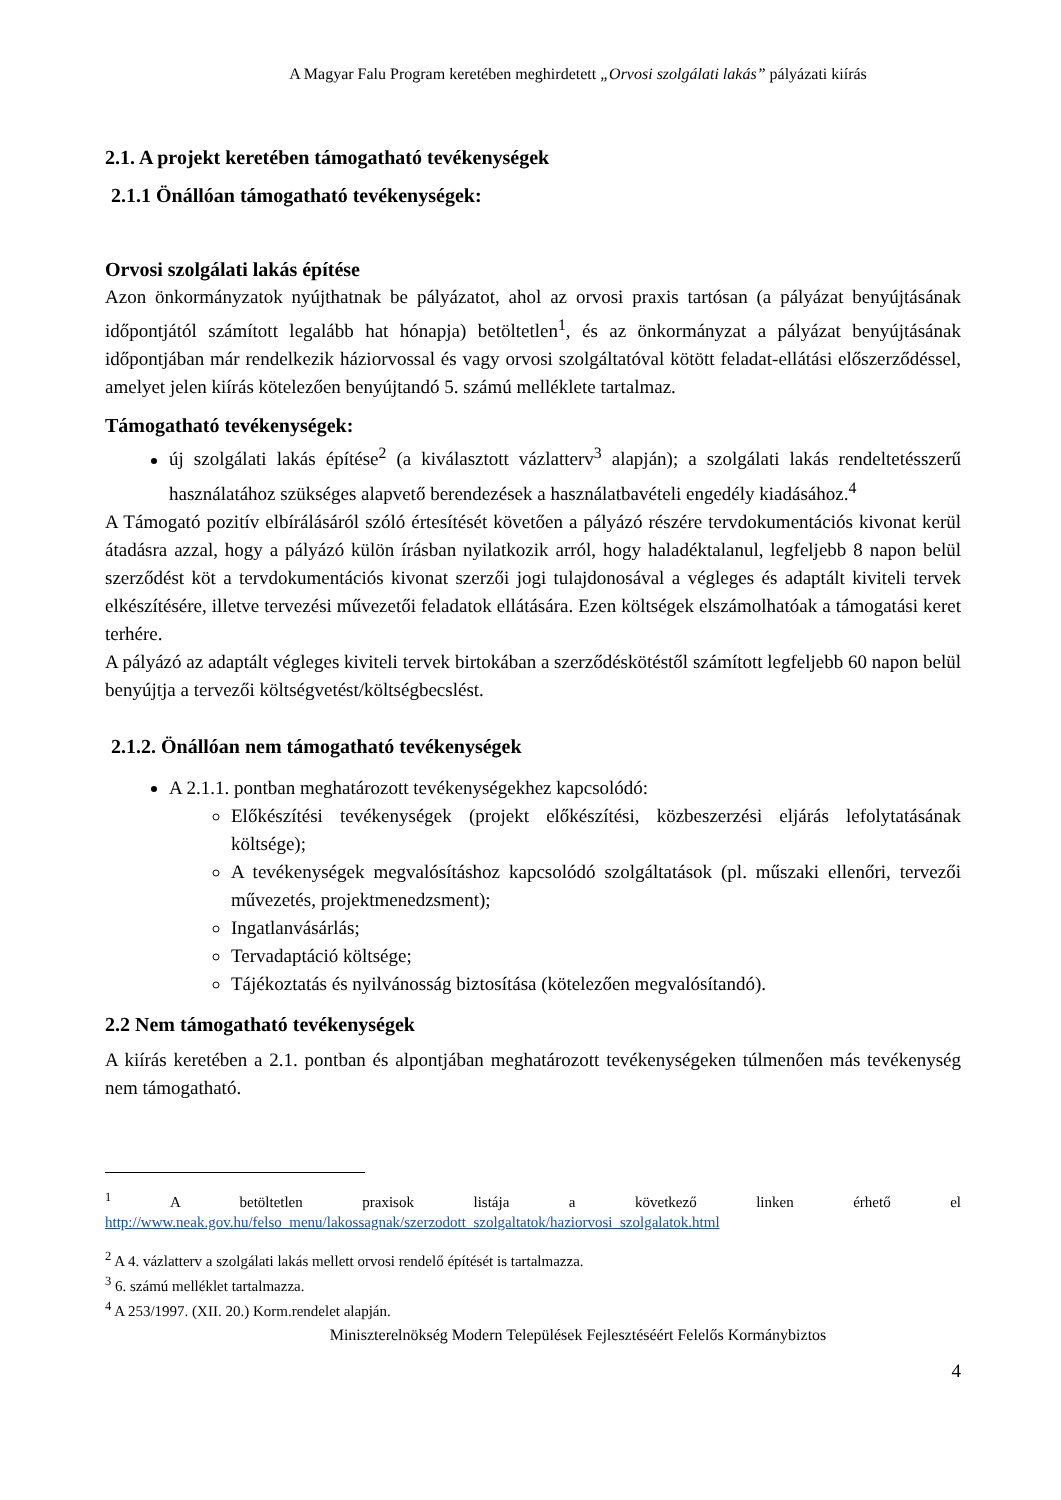A Magyar Falu Program keretében meghirdetett „Orvosi szolgálati lakás” pályázati kiírás
2.1. A projekt keretében támogatható tevékenységek
2.1.1 Önállóan támogatható tevékenységek:
Orvosi szolgálati lakás építése
Azon önkormányzatok nyújthatnak be pályázatot, ahol az orvosi praxis tartósan (a pályázat benyújtásának időpontjától számított legalább hat hónapja) betöltetlen<sup>1</sup>, és az önkormányzat a pályázat benyújtásának időpontjában már rendelkezik háziorvossal és vagy orvosi szolgáltatóval kötött feladat-ellátási előszerződéssel, amelyet jelen kiírás kötelezően benyújtandó 5. számú melléklete tartalmaz.
Támogatható tevékenységek:
új szolgálati lakás építése<sup>2</sup> (a kiválasztott vázlatterv<sup>3</sup> alapján); a szolgálati lakás rendeltetésszerű használatához szükséges alapvető berendezések a használatbavételi engedély kiadásához.<sup>4</sup>
A Támogató pozitív elbírálásáról szóló értesítését követően a pályázó részére tervdokumentációs kivonat kerül átadásra azzal, hogy a pályázó külön írásban nyilatkozik arról, hogy haladéktalanul, legfeljebb 8 napon belül szerződést köt a tervdokumentációs kivonat szerzői jogi tulajdonosával a végleges és adaptált kiviteli tervek elkészítésére, illetve tervezési művezetői feladatok ellátására. Ezen költségek elszámolhatóak a támogatási keret terhére.
A pályázó az adaptált végleges kiviteli tervek birtokában a szerződéskötéstől számított legfeljebb 60 napon belül benyújtja a tervezői költségvetést/költségbecslést.
2.1.2. Önállóan nem támogatható tevékenységek
A 2.1.1. pontban meghatározott tevékenységekhez kapcsolódó:
Előkészítési tevékenységek (projekt előkészítési, közbeszerzési eljárás lefolytatásának költsége);
A tevékenységek megvalósításhoz kapcsolódó szolgáltatások (pl. műszaki ellenőri, tervezői művezetés, projektmenedzsment);
Ingatlanvásárlás;
Tervadaptáció költsége;
Tájékoztatás és nyilvánosság biztosítása (kötelezően megvalósítandó).
2.2 Nem támogatható tevékenységek
A kiírás keretében a 2.1. pontban és alpontjában meghatározott tevékenységeken túlmenően más tevékenység nem támogatható.
<sup>1</sup> A betöltetlen praxisok listája a következő linken érhető el
http://www.neak.gov.hu/felso_menu/lakossagnak/szerzodott_szolgaltatok/haziorvosi_szolgalatok.html
<sup>2</sup> A 4. vázlatterv a szolgálati lakás mellett orvosi rendelő építését is tartalmazza.
<sup>3</sup> 6. számú melléklet tartalmazza.
<sup>4</sup> A 253/1997. (XII. 20.) Korm.rendelet alapján.
Miniszterelnökség Modern Települések Fejlesztéséért Felelős Kormánybiztos
4